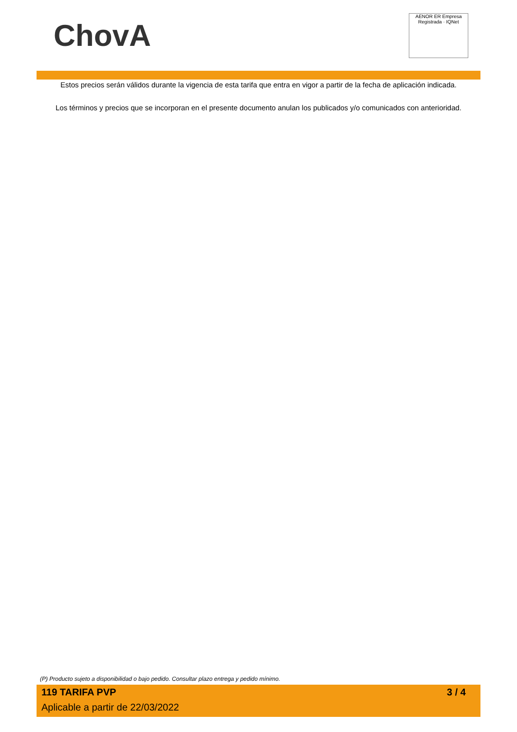ChovA
AENOR ER Empresa Registrada · IQNet
Estos precios serán válidos durante la vigencia de esta tarifa que entra en vigor a partir de la fecha de aplicación indicada.
Los términos y precios que se incorporan en el presente documento anulan los publicados y/o comunicados con anterioridad.
(P) Producto sujeto a disponibilidad o bajo pedido. Consultar plazo entrega y pedido mínimo.
119 TARIFA PVP 3 / 4
Aplicable a partir de 22/03/2022